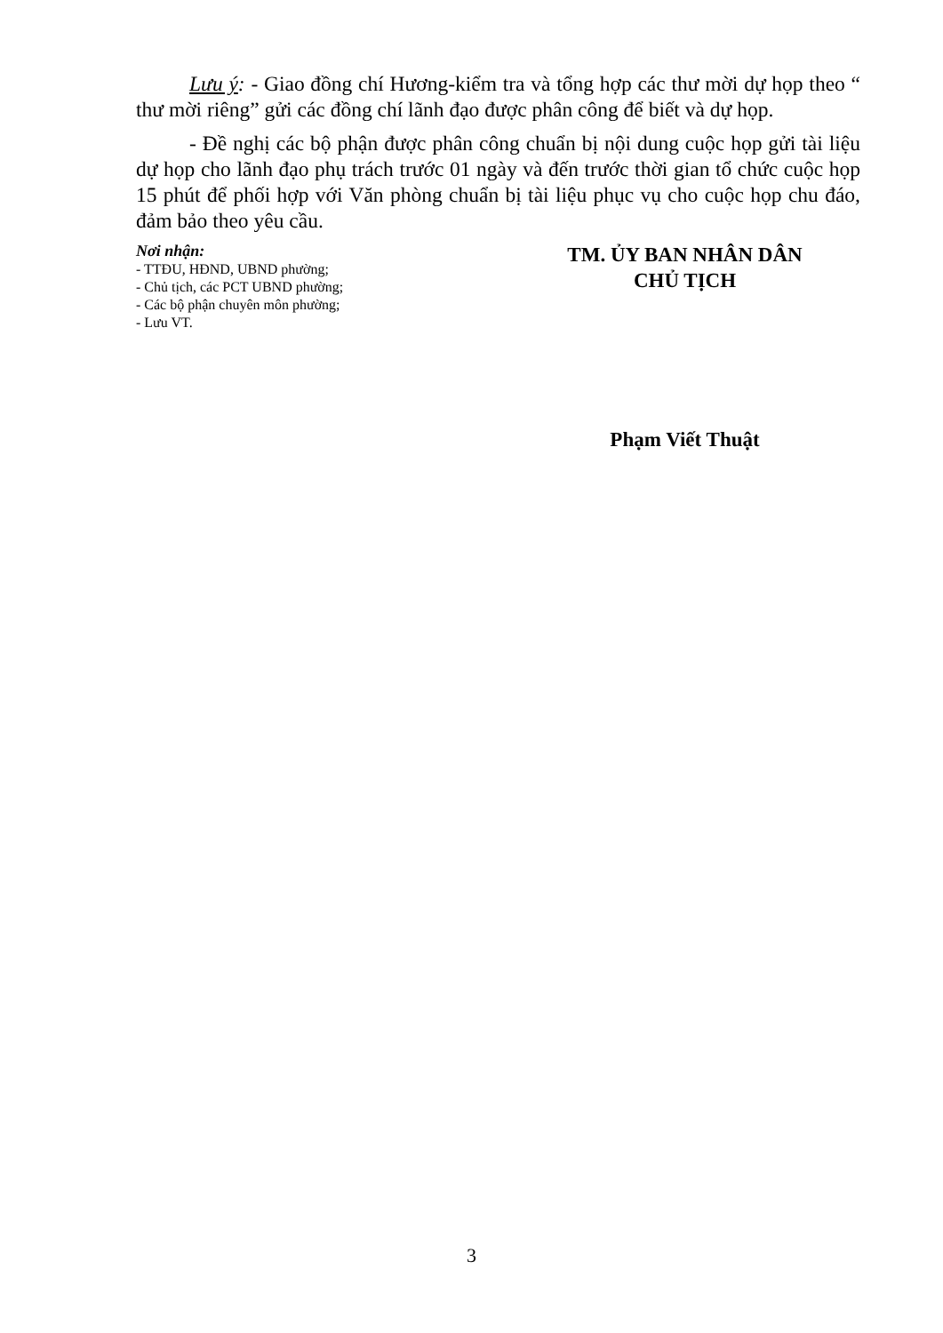Lưu ý: - Giao đồng chí Hương-kiểm tra và tổng hợp các thư mời dự họp theo “ thư mời riêng” gửi các đồng chí lãnh đạo được phân công để biết và dự họp.
- Đề nghị các bộ phận được phân công chuẩn bị nội dung cuộc họp gửi tài liệu dự họp cho lãnh đạo phụ trách trước 01 ngày và đến trước thời gian tổ chức cuộc họp 15 phút để phối hợp với Văn phòng chuẩn bị tài liệu phục vụ cho cuộc họp chu đáo, đảm bảo theo yêu cầu.
Nơi nhận:
- TTĐU, HĐND, UBND phường;
- Chủ tịch, các PCT UBND phường;
- Các bộ phận chuyên môn phường;
- Lưu VT.
TM. ỦY BAN NHÂN DÂN
CHỦ TỊCH
Phạm Viết Thuật
3